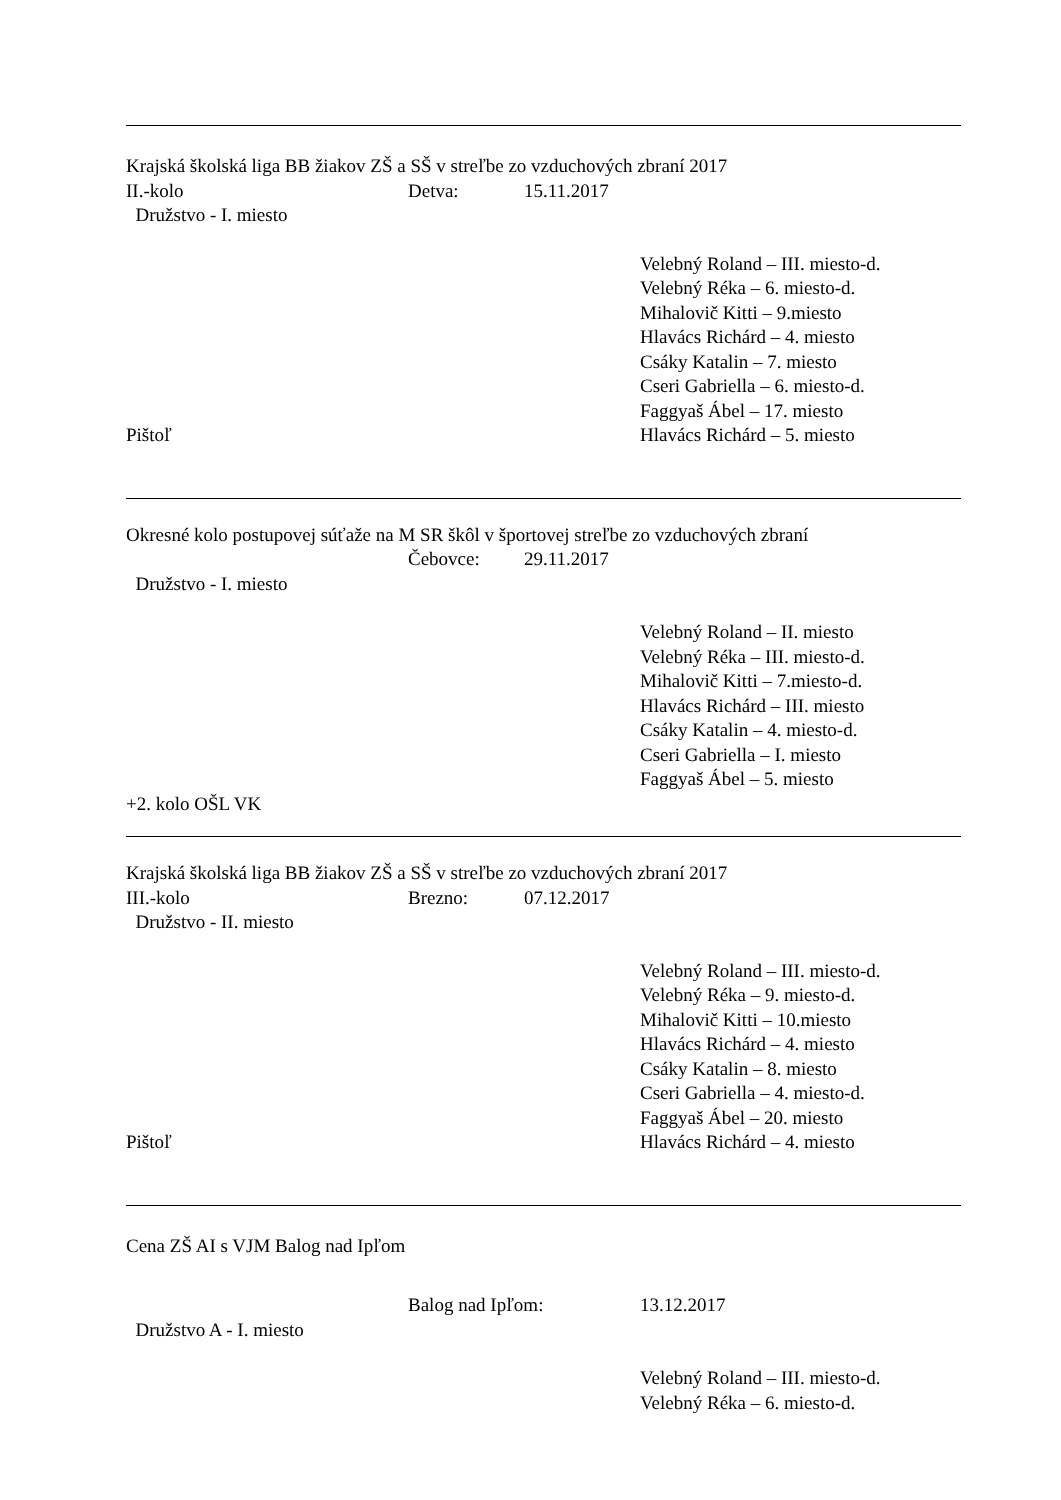Krajská školská liga BB žiakov ZŠ a SŠ v streľbe zo vzduchových zbraní 2017
II.-kolo Detva: 15.11.2017
Družstvo - I. miesto
Velebný Roland – III. miesto-d.
Velebný Réka – 6. miesto-d.
Mihalovič Kitti – 9.miesto
Hlavács Richárd – 4. miesto
Csáky Katalin – 7. miesto
Cseri Gabriella – 6. miesto-d.
Faggyaš Ábel – 17. miesto
Pištoľ Hlavács Richárd – 5. miesto
Okresné kolo postupovej súťaže na M SR škôl v športovej streľbe zo vzduchových zbraní
Čebovce: 29.11.2017
Družstvo - I. miesto
Velebný Roland – II. miesto
Velebný Réka – III. miesto-d.
Mihalovič Kitti – 7.miesto-d.
Hlavács Richárd – III. miesto
Csáky Katalin – 4. miesto-d.
Cseri Gabriella – I. miesto
Faggyaš Ábel – 5. miesto
+2. kolo OŠL VK
Krajská školská liga BB žiakov ZŠ a SŠ v streľbe zo vzduchových zbraní 2017
III.-kolo Brezno: 07.12.2017
Družstvo - II. miesto
Velebný Roland – III. miesto-d.
Velebný Réka – 9. miesto-d.
Mihalovič Kitti – 10.miesto
Hlavács Richárd – 4. miesto
Csáky Katalin – 8. miesto
Cseri Gabriella – 4. miesto-d.
Faggyaš Ábel – 20. miesto
Pištoľ Hlavács Richárd – 4. miesto
Cena ZŠ AI s VJM Balog nad Ipľom
Balog nad Ipľom: 13.12.2017
Družstvo A - I. miesto
Velebný Roland – III. miesto-d.
Velebný Réka – 6. miesto-d.